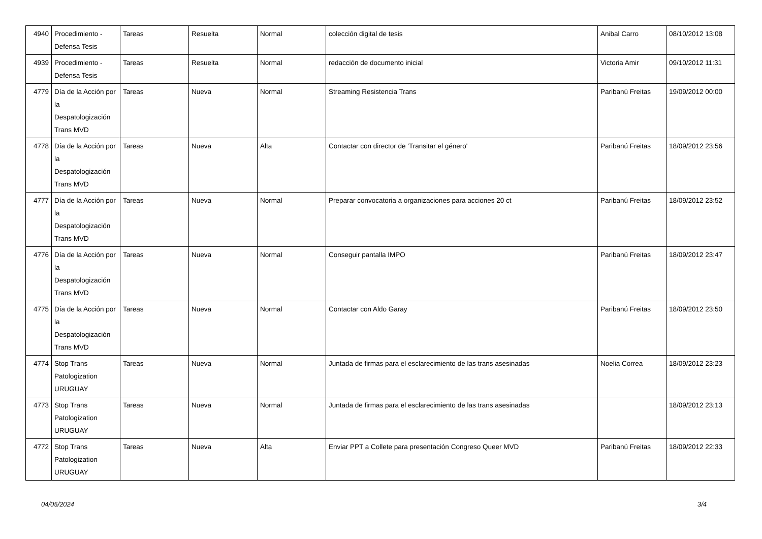| 4940 | Procedimiento - Defensa Tesis | Tareas | Resuelta | Normal | colección digital de tesis | Anibal Carro | 08/10/2012 13:08 |
| 4939 | Procedimiento - Defensa Tesis | Tareas | Resuelta | Normal | redacción de documento inicial | Victoria Amir | 09/10/2012 11:31 |
| 4779 | Día de la Acción por la Despatologización Trans MVD | Tareas | Nueva | Normal | Streaming Resistencia Trans | Paribanú Freitas | 19/09/2012 00:00 |
| 4778 | Día de la Acción por la Despatologización Trans MVD | Tareas | Nueva | Alta | Contactar con director de 'Transitar el género' | Paribanú Freitas | 18/09/2012 23:56 |
| 4777 | Día de la Acción por la Despatologización Trans MVD | Tareas | Nueva | Normal | Preparar convocatoria a organizaciones para acciones 20 ct | Paribanú Freitas | 18/09/2012 23:52 |
| 4776 | Día de la Acción por la Despatologización Trans MVD | Tareas | Nueva | Normal | Conseguir pantalla IMPO | Paribanú Freitas | 18/09/2012 23:47 |
| 4775 | Día de la Acción por la Despatologización Trans MVD | Tareas | Nueva | Normal | Contactar con Aldo Garay | Paribanú Freitas | 18/09/2012 23:50 |
| 4774 | Stop Trans Patologization URUGUAY | Tareas | Nueva | Normal | Juntada de firmas para el esclarecimiento de las trans asesinadas | Noelia Correa | 18/09/2012 23:23 |
| 4773 | Stop Trans Patologization URUGUAY | Tareas | Nueva | Normal | Juntada de firmas para el esclarecimiento de las trans asesinadas | | 18/09/2012 23:13 |
| 4772 | Stop Trans Patologization URUGUAY | Tareas | Nueva | Alta | Enviar PPT a Collete para presentación Congreso Queer MVD | Paribanú Freitas | 18/09/2012 22:33 |
04/05/2024 3/4